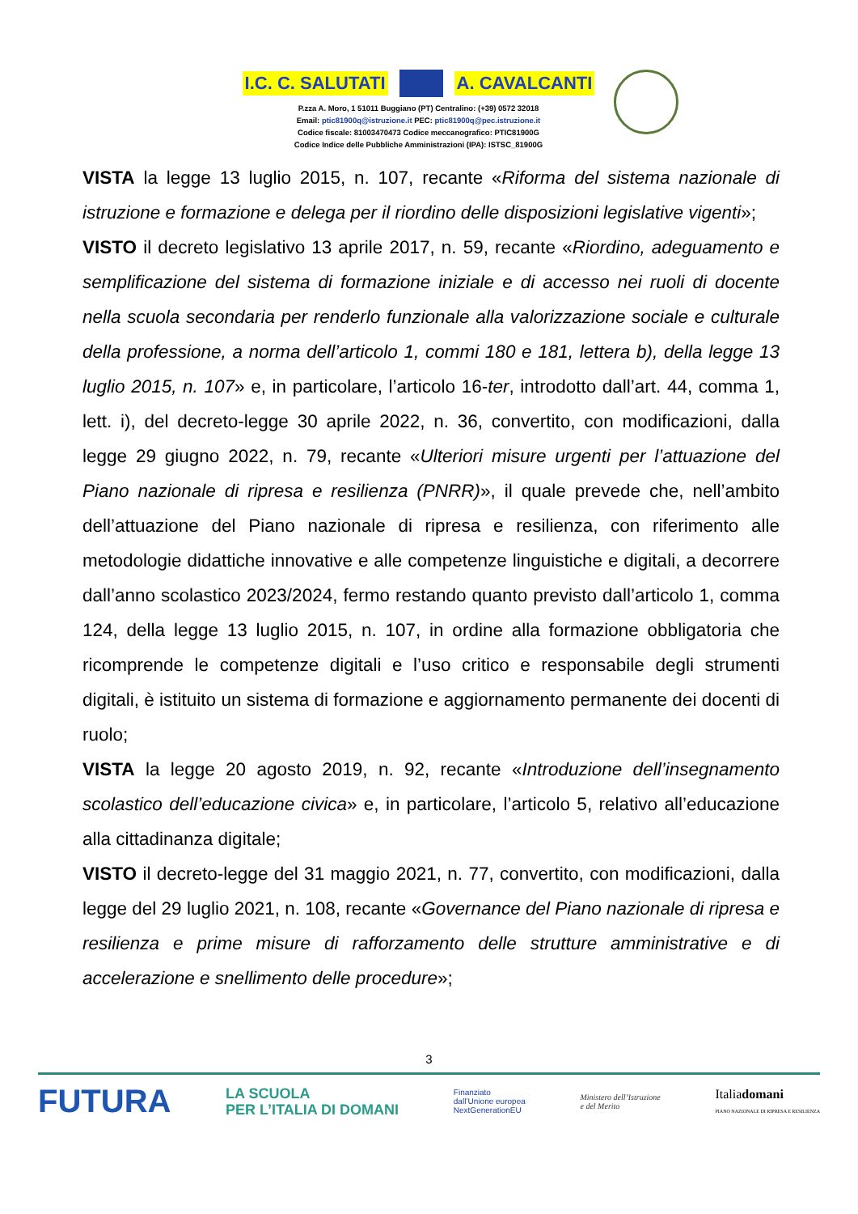I.C. C. SALUTATI A. CAVALCANTI
P.zza A. Moro, 1 51011 Buggiano (PT) Centralino: (+39) 0572 32018
Email: ptic81900q@istruzione.it PEC: ptic81900q@pec.istruzione.it
Codice fiscale: 81003470473 Codice meccanografico: PTIC81900G
Codice Indice delle Pubbliche Amministrazioni (IPA): ISTSC_81900G
VISTA la legge 13 luglio 2015, n. 107, recante «Riforma del sistema nazionale di istruzione e formazione e delega per il riordino delle disposizioni legislative vigenti»;
VISTO il decreto legislativo 13 aprile 2017, n. 59, recante «Riordino, adeguamento e semplificazione del sistema di formazione iniziale e di accesso nei ruoli di docente nella scuola secondaria per renderlo funzionale alla valorizzazione sociale e culturale della professione, a norma dell’articolo 1, commi 180 e 181, lettera b), della legge 13 luglio 2015, n. 107» e, in particolare, l’articolo 16-ter, introdotto dall’art. 44, comma 1, lett. i), del decreto-legge 30 aprile 2022, n. 36, convertito, con modificazioni, dalla legge 29 giugno 2022, n. 79, recante «Ulteriori misure urgenti per l’attuazione del Piano nazionale di ripresa e resilienza (PNRR)», il quale prevede che, nell’ambito dell’attuazione del Piano nazionale di ripresa e resilienza, con riferimento alle metodologie didattiche innovative e alle competenze linguistiche e digitali, a decorrere dall’anno scolastico 2023/2024, fermo restando quanto previsto dall’articolo 1, comma 124, della legge 13 luglio 2015, n. 107, in ordine alla formazione obbligatoria che ricomprende le competenze digitali e l’uso critico e responsabile degli strumenti digitali, è istituito un sistema di formazione e aggiornamento permanente dei docenti di ruolo;
VISTA la legge 20 agosto 2019, n. 92, recante «Introduzione dell’insegnamento scolastico dell’educazione civica» e, in particolare, l’articolo 5, relativo all’educazione alla cittadinanza digitale;
VISTO il decreto-legge del 31 maggio 2021, n. 77, convertito, con modificazioni, dalla legge del 29 luglio 2021, n. 108, recante «Governance del Piano nazionale di ripresa e resilienza e prime misure di rafforzamento delle strutture amministrative e di accelerazione e snellimento delle procedure»;
3
FUTURA LA SCUOLA
PER L’ITALIA DI DOMANI Finanziato
dall’Unione europea
NextGenerationEU Ministero dell’Istruzione
e del Merito Italiadomani
PIANO NAZIONALE DI RIPRESA E RESILIENZA